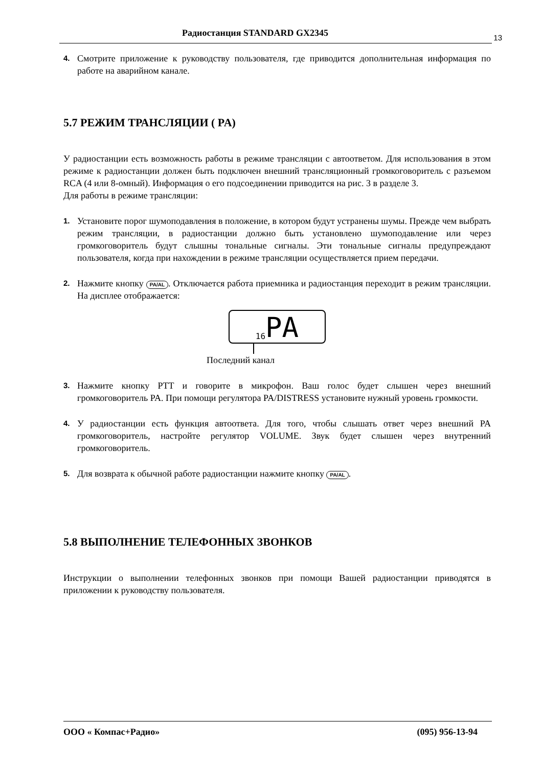Радиостанция STANDARD GX2345 13
4.
Смотрите приложение к руководству пользователя, где приводится дополнительная информация по работе на аварийном канале.
5.7 РЕЖИМ ТРАНСЛЯЦИИ ( PA)
У радиостанции есть возможность работы в режиме трансляции с автоответом. Для использования в этом режиме к радиостанции должен быть подключен внешний трансляционный громкоговоритель с разъемом RCA (4 или 8-омный). Информация о его подсоединении приводится на рис. 3 в разделе 3.
Для работы в режиме трансляции:
1.
Установите порог шумоподавления в положение, в котором будут устранены шумы. Прежде чем выбрать режим трансляции, в радиостанции должно быть установлено шумоподавление или через громкоговоритель будут слышны тональные сигналы. Эти тональные сигналы предупреждают пользователя, когда при нахождении в режиме трансляции осуществляется прием передачи.
2.
Нажмите кнопку PA/AL. Отключается работа приемника и радиостанция переходит в режим трансляции. На дисплее отображается:
16 PA
Последний канал
3.
Нажмите кнопку PTT и говорите в микрофон. Ваш голос будет слышен через внешний громкоговоритель PA. При помощи регулятора PA/DISTRESS установите нужный уровень громкости.
4.
У радиостанции есть функция автоответа. Для того, чтобы слышать ответ через внешний PA громкоговоритель, настройте регулятор VOLUME. Звук будет слышен через внутренний громкоговоритель.
5.
Для возврата к обычной работе радиостанции нажмите кнопку PA/AL.
5.8 ВЫПОЛНЕНИЕ ТЕЛЕФОННЫХ ЗВОНКОВ
Инструкции о выполнении телефонных звонков при помощи Вашей радиостанции приводятся в приложении к руководству пользователя.
ООО « Компас+Радио» (095) 956-13-94